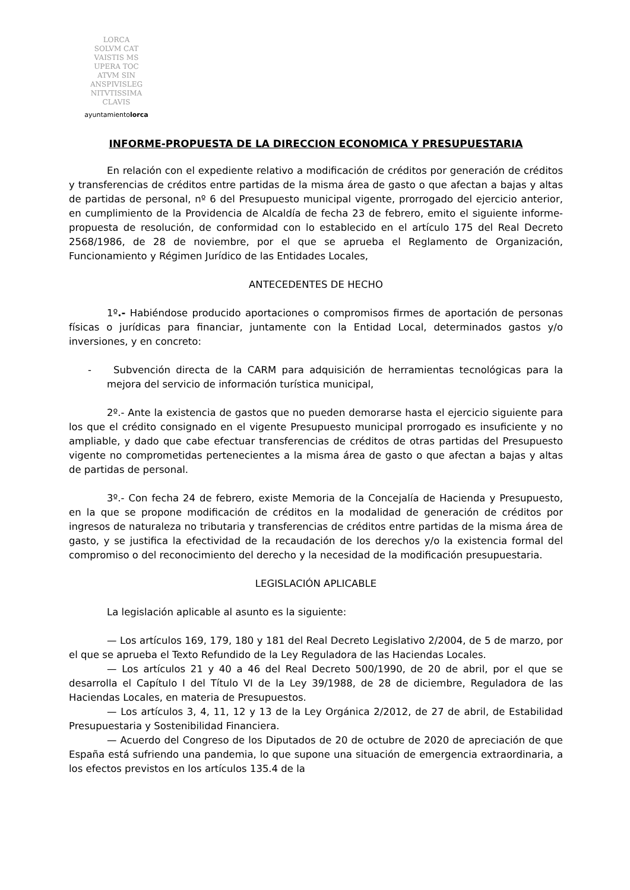LORCA
SOLVM CAT
VAISTIS MS
UPERA TOC
ATVM SIN
ANSPIVISLEG
NITVTISSIMA
CLAVIS
ayuntamientolorca
INFORME-PROPUESTA DE LA DIRECCION ECONOMICA Y PRESUPUESTARIA
En relación con el expediente relativo a modificación de créditos por generación de créditos y transferencias de créditos entre partidas de la misma área de gasto o que afectan a bajas y altas de partidas de personal, nº 6 del Presupuesto municipal vigente, prorrogado del ejercicio anterior, en cumplimiento de la Providencia de Alcaldía de fecha 23 de febrero, emito el siguiente informe-propuesta de resolución, de conformidad con lo establecido en el artículo 175 del Real Decreto 2568/1986, de 28 de noviembre, por el que se aprueba el Reglamento de Organización, Funcionamiento y Régimen Jurídico de las Entidades Locales,
ANTECEDENTES DE HECHO
1º.- Habiéndose producido aportaciones o compromisos firmes de aportación de personas físicas o jurídicas para financiar, juntamente con la Entidad Local, determinados gastos y/o inversiones, y en concreto:
- Subvención directa de la CARM para adquisición de herramientas tecnológicas para la mejora del servicio de información turística municipal,
2º.- Ante la existencia de gastos que no pueden demorarse hasta el ejercicio siguiente para los que el crédito consignado en el vigente Presupuesto municipal prorrogado es insuficiente y no ampliable, y dado que cabe efectuar transferencias de créditos de otras partidas del Presupuesto vigente no comprometidas pertenecientes a la misma área de gasto o que afectan a bajas y altas de partidas de personal.
3º.- Con fecha 24 de febrero, existe Memoria de la Concejalía de Hacienda y Presupuesto, en la que se propone modificación de créditos en la modalidad de generación de créditos por ingresos de naturaleza no tributaria y transferencias de créditos entre partidas de la misma área de gasto, y se justifica la efectividad de la recaudación de los derechos y/o la existencia formal del compromiso o del reconocimiento del derecho y la necesidad de la modificación presupuestaria.
LEGISLACIÓN APLICABLE
La legislación aplicable al asunto es la siguiente:
— Los artículos 169, 179, 180 y 181 del Real Decreto Legislativo 2/2004, de 5 de marzo, por el que se aprueba el Texto Refundido de la Ley Reguladora de las Haciendas Locales.
— Los artículos 21 y 40 a 46 del Real Decreto 500/1990, de 20 de abril, por el que se desarrolla el Capítulo I del Título VI de la Ley 39/1988, de 28 de diciembre, Reguladora de las Haciendas Locales, en materia de Presupuestos.
— Los artículos 3, 4, 11, 12 y 13 de la Ley Orgánica 2/2012, de 27 de abril, de Estabilidad Presupuestaria y Sostenibilidad Financiera.
— Acuerdo del Congreso de los Diputados de 20 de octubre de 2020 de apreciación de que España está sufriendo una pandemia, lo que supone una situación de emergencia extraordinaria, a los efectos previstos en los artículos 135.4 de la